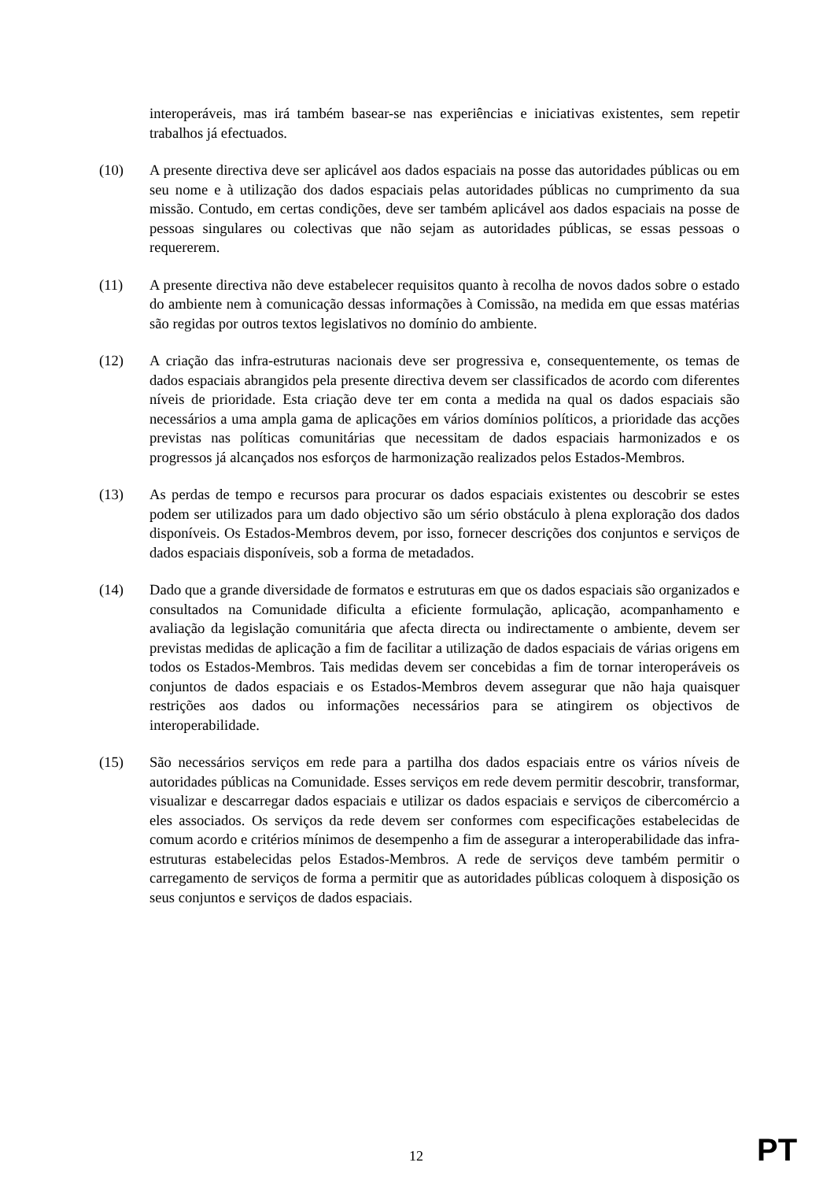interoperáveis, mas irá também basear-se nas experiências e iniciativas existentes, sem repetir trabalhos já efectuados.
(10) A presente directiva deve ser aplicável aos dados espaciais na posse das autoridades públicas ou em seu nome e à utilização dos dados espaciais pelas autoridades públicas no cumprimento da sua missão. Contudo, em certas condições, deve ser também aplicável aos dados espaciais na posse de pessoas singulares ou colectivas que não sejam as autoridades públicas, se essas pessoas o requererem.
(11) A presente directiva não deve estabelecer requisitos quanto à recolha de novos dados sobre o estado do ambiente nem à comunicação dessas informações à Comissão, na medida em que essas matérias são regidas por outros textos legislativos no domínio do ambiente.
(12) A criação das infra-estruturas nacionais deve ser progressiva e, consequentemente, os temas de dados espaciais abrangidos pela presente directiva devem ser classificados de acordo com diferentes níveis de prioridade. Esta criação deve ter em conta a medida na qual os dados espaciais são necessários a uma ampla gama de aplicações em vários domínios políticos, a prioridade das acções previstas nas políticas comunitárias que necessitam de dados espaciais harmonizados e os progressos já alcançados nos esforços de harmonização realizados pelos Estados-Membros.
(13) As perdas de tempo e recursos para procurar os dados espaciais existentes ou descobrir se estes podem ser utilizados para um dado objectivo são um sério obstáculo à plena exploração dos dados disponíveis. Os Estados-Membros devem, por isso, fornecer descrições dos conjuntos e serviços de dados espaciais disponíveis, sob a forma de metadados.
(14) Dado que a grande diversidade de formatos e estruturas em que os dados espaciais são organizados e consultados na Comunidade dificulta a eficiente formulação, aplicação, acompanhamento e avaliação da legislação comunitária que afecta directa ou indirectamente o ambiente, devem ser previstas medidas de aplicação a fim de facilitar a utilização de dados espaciais de várias origens em todos os Estados-Membros. Tais medidas devem ser concebidas a fim de tornar interoperáveis os conjuntos de dados espaciais e os Estados-Membros devem assegurar que não haja quaisquer restrições aos dados ou informações necessários para se atingirem os objectivos de interoperabilidade.
(15) São necessários serviços em rede para a partilha dos dados espaciais entre os vários níveis de autoridades públicas na Comunidade. Esses serviços em rede devem permitir descobrir, transformar, visualizar e descarregar dados espaciais e utilizar os dados espaciais e serviços de cibercomércio a eles associados. Os serviços da rede devem ser conformes com especificações estabelecidas de comum acordo e critérios mínimos de desempenho a fim de assegurar a interoperabilidade das infra-estruturas estabelecidas pelos Estados-Membros. A rede de serviços deve também permitir o carregamento de serviços de forma a permitir que as autoridades públicas coloquem à disposição os seus conjuntos e serviços de dados espaciais.
12 PT